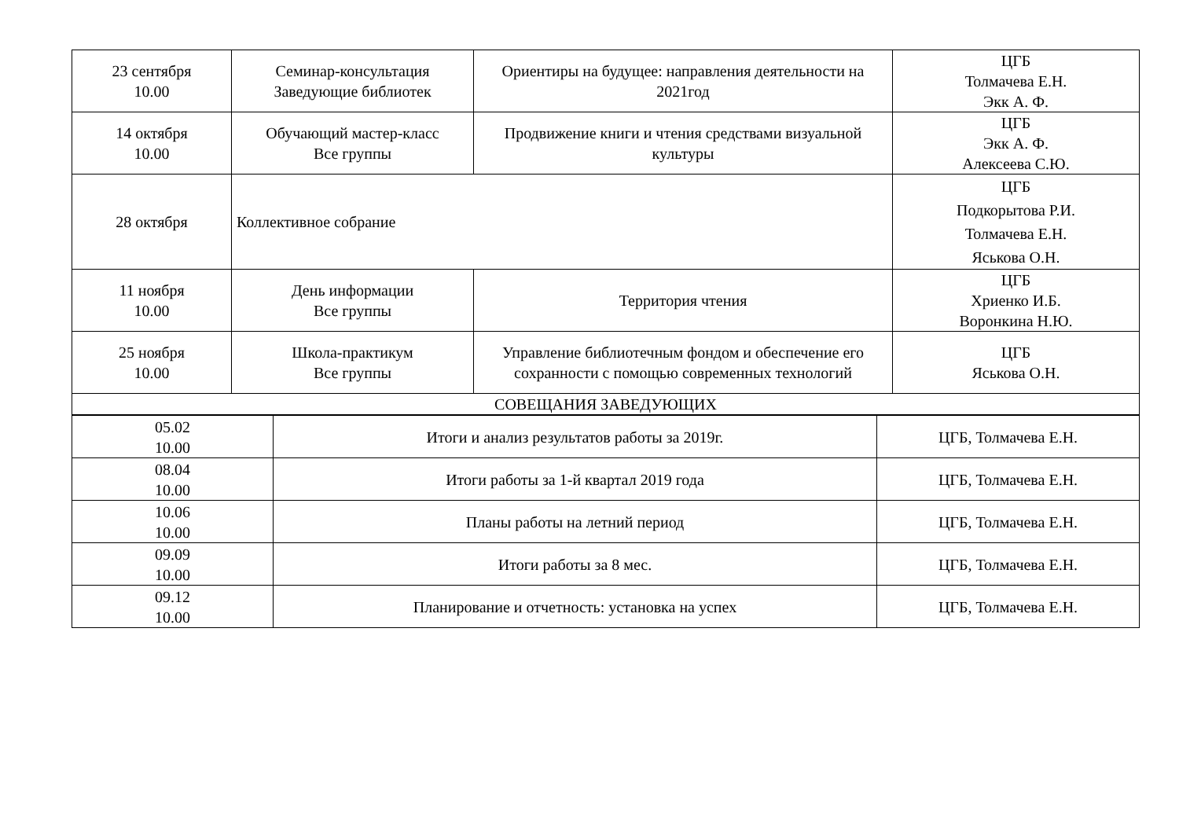| 23 сентября 10.00 | Семинар-консультация Заведующие библиотек | Ориентиры на будущее: направления деятельности на 2021год | ЦГБ Толмачева Е.Н. Экк А. Ф. |
| 14 октября 10.00 | Обучающий мастер-класс Все группы | Продвижение книги и чтения средствами визуальной культуры | ЦГБ Экк А. Ф. Алексеева С.Ю. |
| 28 октября | Коллективное собрание | | ЦГБ Подкорытова Р.И. Толмачева Е.Н. Яськова О.Н. |
| 11 ноября 10.00 | День информации Все группы | Территория чтения | ЦГБ Хриенко И.Б. Воронкина Н.Ю. |
| 25 ноября 10.00 | Школа-практикум Все группы | Управление библиотечным фондом и обеспечение его сохранности с помощью современных технологий | ЦГБ Яськова О.Н. |
| СОВЕЩАНИЯ ЗАВЕДУЮЩИХ | | | |
| 05.02 10.00 | Итоги и анализ результатов работы за 2019г. | ЦГБ, Толмачева Е.Н. |
| 08.04 10.00 | Итоги работы за 1-й квартал 2019 года | ЦГБ, Толмачева Е.Н. |
| 10.06 10.00 | Планы работы на летний период | ЦГБ, Толмачева Е.Н. |
| 09.09 10.00 | Итоги работы за 8 мес. | ЦГБ, Толмачева Е.Н. |
| 09.12 10.00 | Планирование и отчетность: установка на успех | ЦГБ, Толмачева Е.Н. |